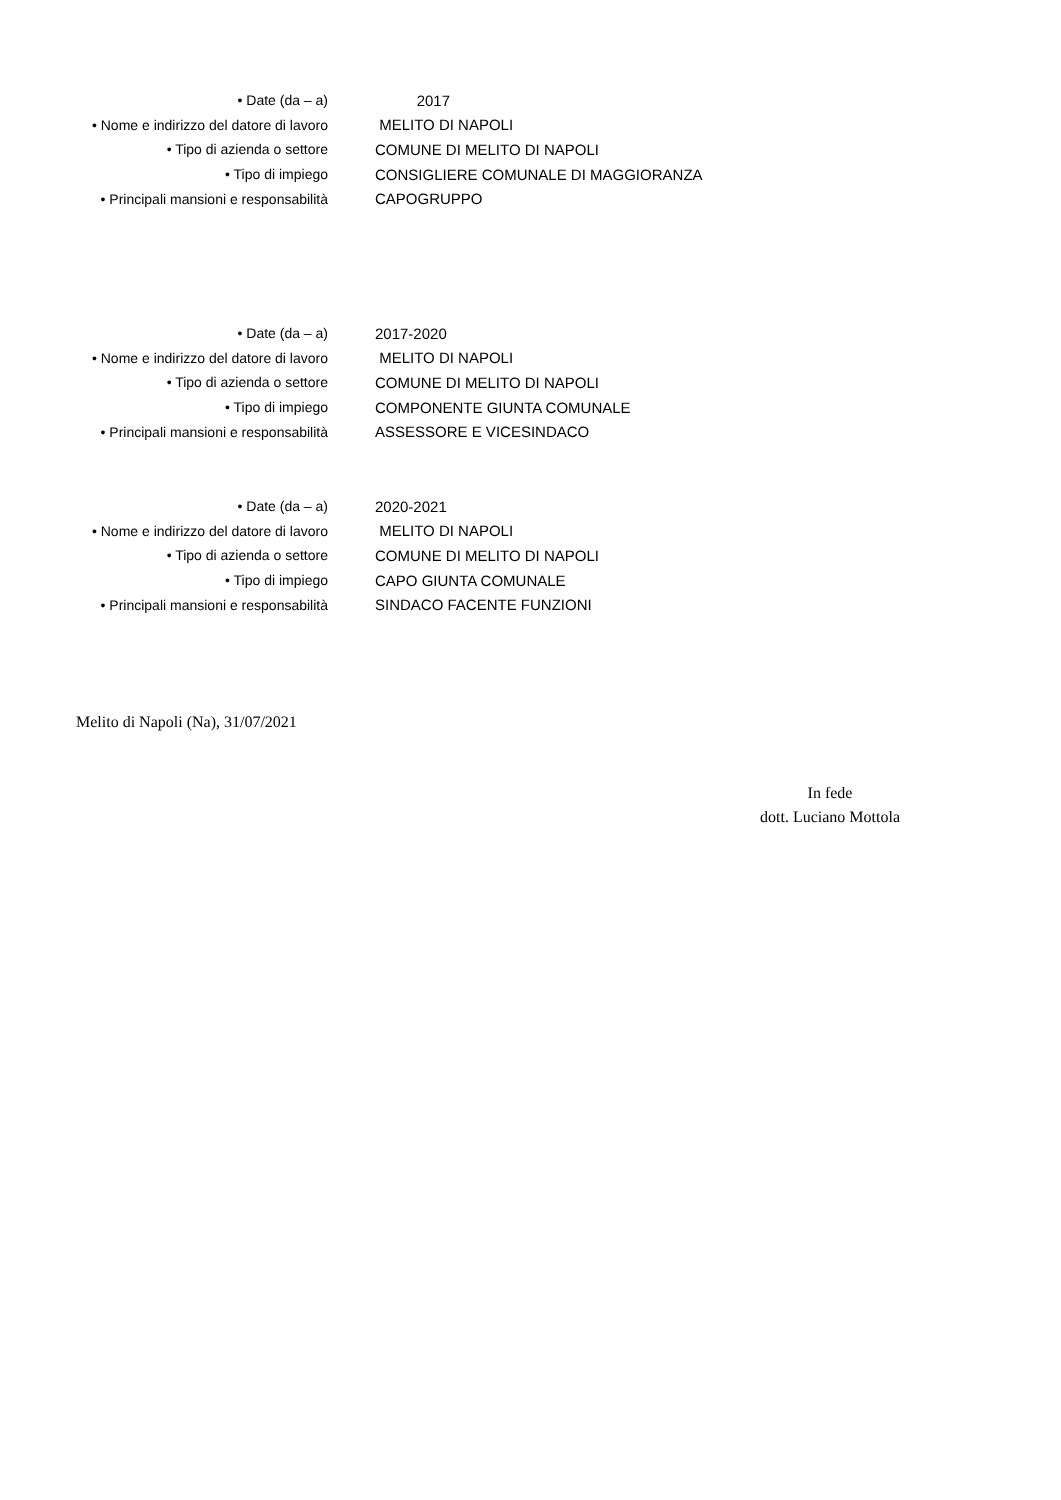| • Date (da – a) | 2017 |
| • Nome e indirizzo del datore di lavoro | MELITO DI NAPOLI |
| • Tipo di azienda o settore | COMUNE DI MELITO DI NAPOLI |
| • Tipo di impiego | CONSIGLIERE COMUNALE DI MAGGIORANZA |
| • Principali mansioni e responsabilità | CAPOGRUPPO |
| • Date (da – a) | 2017-2020 |
| • Nome e indirizzo del datore di lavoro | MELITO DI NAPOLI |
| • Tipo di azienda o settore | COMUNE DI MELITO DI NAPOLI |
| • Tipo di impiego | COMPONENTE GIUNTA COMUNALE |
| • Principali mansioni e responsabilità | ASSESSORE E VICESINDACO |
| • Date (da – a) | 2020-2021 |
| • Nome e indirizzo del datore di lavoro | MELITO DI NAPOLI |
| • Tipo di azienda o settore | COMUNE DI MELITO DI NAPOLI |
| • Tipo di impiego | CAPO GIUNTA COMUNALE |
| • Principali mansioni e responsabilità | SINDACO FACENTE FUNZIONI |
Melito di Napoli (Na), 31/07/2021
In fede
dott. Luciano Mottola